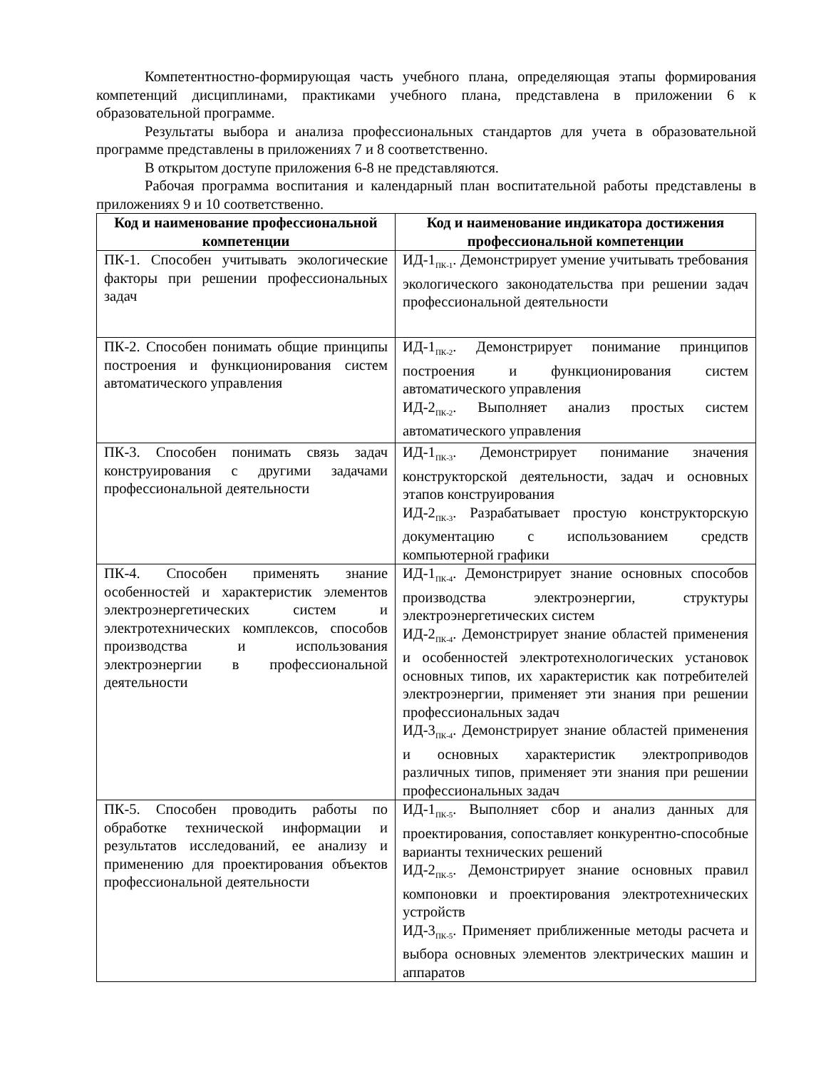Компетентностно-формирующая часть учебного плана, определяющая этапы формирования компетенций дисциплинами, практиками учебного плана, представлена в приложении 6 к образовательной программе.
Результаты выбора и анализа профессиональных стандартов для учета в образовательной программе представлены в приложениях 7 и 8 соответственно.
В открытом доступе приложения 6-8 не представляются.
Рабочая программа воспитания и календарный план воспитательной работы представлены в приложениях 9 и 10 соответственно.
| Код и наименование профессиональной компетенции | Код и наименование индикатора достижения профессиональной компетенции |
| --- | --- |
| ПК-1. Способен учитывать экологические факторы при решении профессиональных задач | ИД-1<sub>ПК-1</sub>. Демонстрирует умение учитывать требования экологического законодательства при решении задач профессиональной деятельности |
| ПК-2. Способен понимать общие принципы построения и функционирования систем автоматического управления | ИД-1<sub>ПК-2</sub>. Демонстрирует понимание принципов построения и функционирования систем автоматического управления ИД-2<sub>ПК-2</sub>. Выполняет анализ простых систем автоматического управления |
| ПК-3. Способен понимать связь задач конструирования с другими задачами профессиональной деятельности | ИД-1<sub>ПК-3</sub>. Демонстрирует понимание значения конструкторской деятельности, задач и основных этапов конструирования ИД-2<sub>ПК-3</sub>. Разрабатывает простую конструкторскую документацию с использованием средств компьютерной графики |
| ПК-4. Способен применять знание особенностей и характеристик элементов электроэнергетических систем и электротехнических комплексов, способов производства и использования электроэнергии в профессиональной деятельности | ИД-1<sub>ПК-4</sub>. Демонстрирует знание основных способов производства электроэнергии, структуры электроэнергетических систем ИД-2<sub>ПК-4</sub>. Демонстрирует знание областей применения и особенностей электротехнологических установок основных типов, их характеристик как потребителей электроэнергии, применяет эти знания при решении профессиональных задач ИД-3<sub>ПК-4</sub>. Демонстрирует знание областей применения и основных характеристик электроприводов различных типов, применяет эти знания при решении профессиональных задач |
| ПК-5. Способен проводить работы по обработке технической информации и результатов исследований, ее анализу и применению для проектирования объектов профессиональной деятельности | ИД-1<sub>ПК-5</sub>. Выполняет сбор и анализ данных для проектирования, сопоставляет конкурентно-способные варианты технических решений ИД-2<sub>ПК-5</sub>. Демонстрирует знание основных правил компоновки и проектирования электротехнических устройств ИД-3<sub>ПК-5</sub>. Применяет приближенные методы расчета и выбора основных элементов электрических машин и аппаратов |